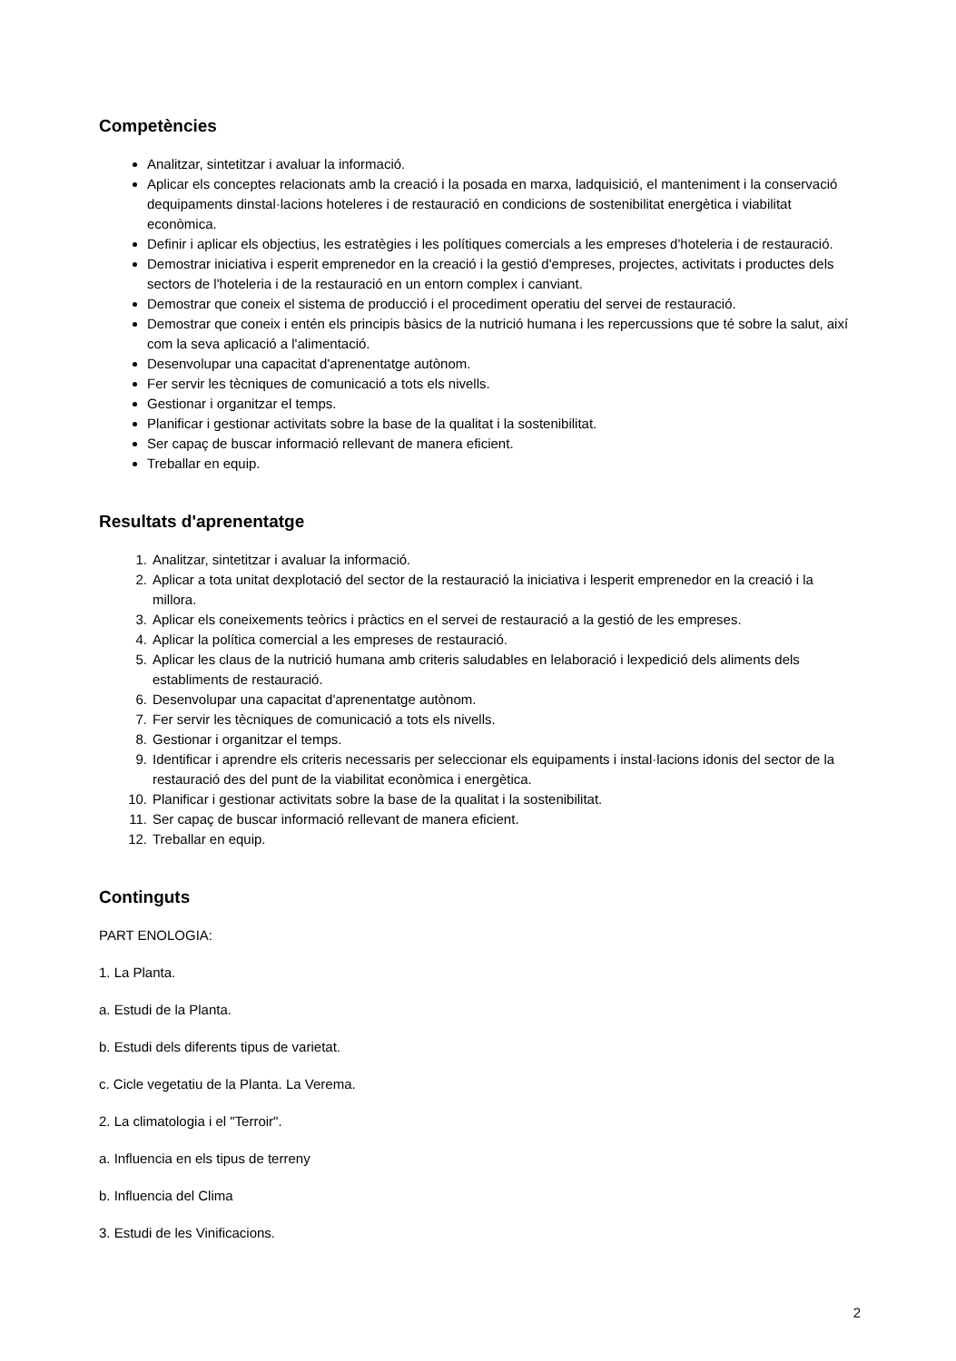Competències
Analitzar, sintetitzar i avaluar la informació.
Aplicar els conceptes relacionats amb la creació i la posada en marxa, ladquisició, el manteniment i la conservació dequipaments dinstal·lacions hoteleres i de restauració en condicions de sostenibilitat energètica i viabilitat econòmica.
Definir i aplicar els objectius, les estratègies i les polítiques comercials a les empreses d'hoteleria i de restauració.
Demostrar iniciativa i esperit emprenedor en la creació i la gestió d'empreses, projectes, activitats i productes dels sectors de l'hoteleria i de la restauració en un entorn complex i canviant.
Demostrar que coneix el sistema de producció i el procediment operatiu del servei de restauració.
Demostrar que coneix i entén els principis bàsics de la nutrició humana i les repercussions que té sobre la salut, així com la seva aplicació a l'alimentació.
Desenvolupar una capacitat d'aprenentatge autònom.
Fer servir les tècniques de comunicació a tots els nivells.
Gestionar i organitzar el temps.
Planificar i gestionar activitats sobre la base de la qualitat i la sostenibilitat.
Ser capaç de buscar informació rellevant de manera eficient.
Treballar en equip.
Resultats d'aprenentatge
1. Analitzar, sintetitzar i avaluar la informació.
2. Aplicar a tota unitat dexplotació del sector de la restauració la iniciativa i lesperit emprenedor en la creació i la millora.
3. Aplicar els coneixements teòrics i pràctics en el servei de restauració a la gestió de les empreses.
4. Aplicar la política comercial a les empreses de restauració.
5. Aplicar les claus de la nutrició humana amb criteris saludables en lelaboració i lexpedició dels aliments dels establiments de restauració.
6. Desenvolupar una capacitat d'aprenentatge autònom.
7. Fer servir les tècniques de comunicació a tots els nivells.
8. Gestionar i organitzar el temps.
9. Identificar i aprendre els criteris necessaris per seleccionar els equipaments i instal·lacions idonis del sector de la restauració des del punt de la viabilitat econòmica i energètica.
10. Planificar i gestionar activitats sobre la base de la qualitat i la sostenibilitat.
11. Ser capaç de buscar informació rellevant de manera eficient.
12. Treballar en equip.
Continguts
PART ENOLOGIA:
1. La Planta.
a. Estudi de la Planta.
b. Estudi dels diferents tipus de varietat.
c. Cicle vegetatiu de la Planta. La Verema.
2. La climatologia i el "Terroir".
a. Influencia en els tipus de terreny
b. Influencia del Clima
3. Estudi de les Vinificacions.
2